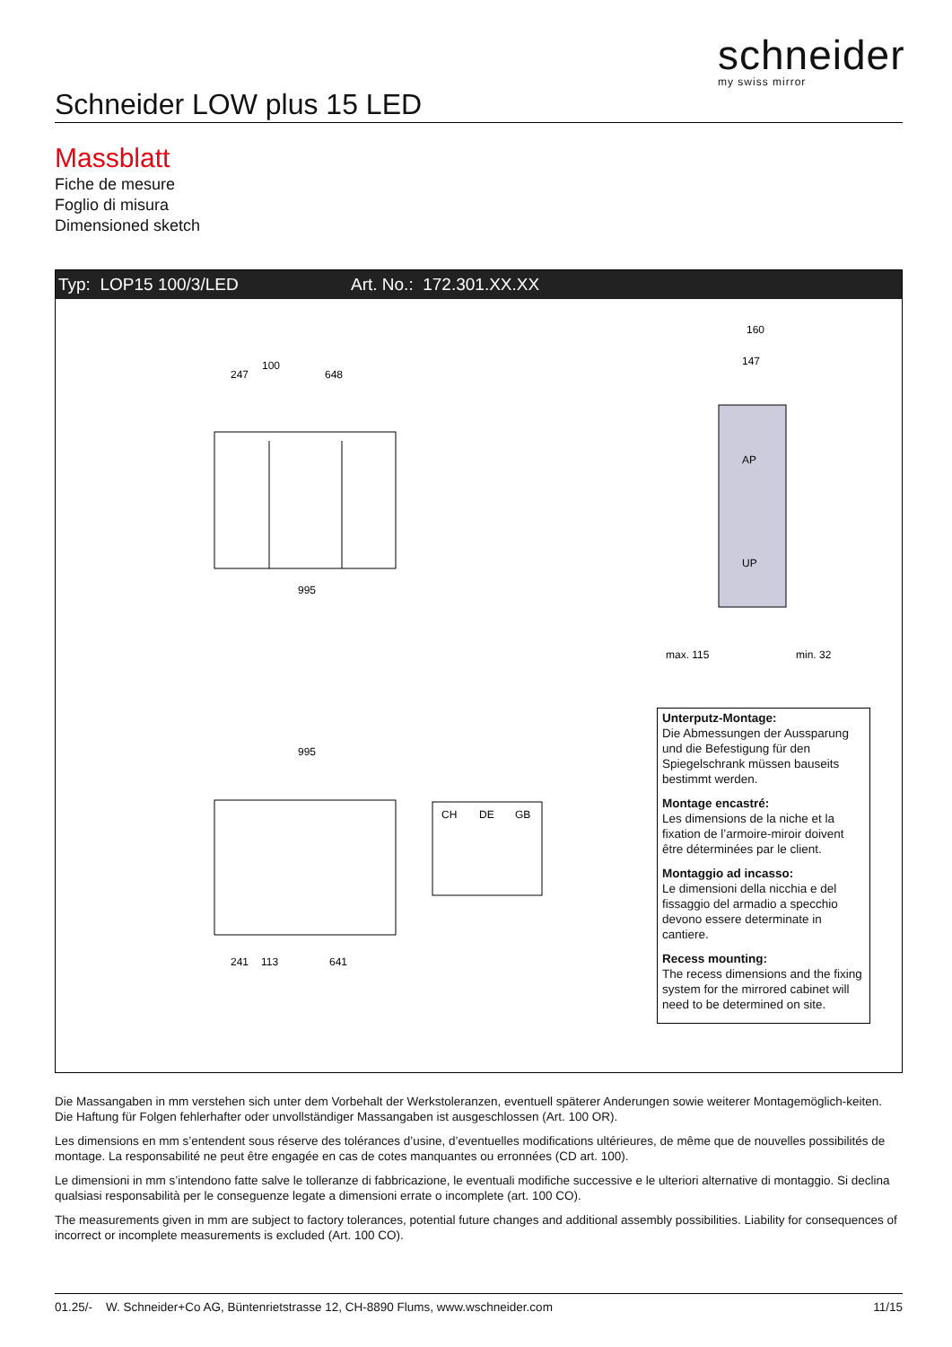schneider
my swiss mirror
Schneider LOW plus 15 LED
Massblatt
Fiche de mesure
Foglio di misura
Dimensioned sketch
Typ: LOP15 100/3/LED Art. No.: 172.301.XX.XX
247
100
648
995
995
241
113
641
CH
DE
GB
AP
UP
160
147
max. 115
min. 32
Unterputz-Montage:
Die Abmessungen der Aussparung und die Befestigung für den Spiegelschrank müssen bauseits bestimmt werden.
Montage encastré:
Les dimensions de la niche et la fixation de l’armoire-miroir doivent être déterminées par le client.
Montaggio ad incasso:
Le dimensioni della nicchia e del fissaggio del armadio a specchio devono essere determinate in cantiere.
Recess mounting:
The recess dimensions and the fixing system for the mirrored cabinet will need to be determined on site.
Die Massangaben in mm verstehen sich unter dem Vorbehalt der Werkstoleranzen, eventuell späterer Anderungen sowie weiterer Montagemöglich-keiten. Die Haftung für Folgen fehlerhafter oder unvollständiger Massangaben ist ausgeschlossen (Art. 100 OR).
Les dimensions en mm s’entendent sous réserve des tolérances d’usine, d’eventuelles modifications ultérieures, de même que de nouvelles possibilités de montage. La responsabilité ne peut être engagée en cas de cotes manquantes ou erronnées (CD art. 100).
Le dimensioni in mm s’intendono fatte salve le tolleranze di fabbricazione, le eventuali modifiche successive e le ulteriori alternative di montaggio. Si declina qualsiasi responsabilità per le conseguenze legate a dimensioni errate o incomplete (art. 100 CO).
The measurements given in mm are subject to factory tolerances, potential future changes and additional assembly possibilities. Liability for consequences of incorrect or incomplete measurements is excluded (Art. 100 CO).
01.25/- W. Schneider+Co AG, Büntenrietstrasse 12, CH-8890 Flums, www.wschneider.com 11/15